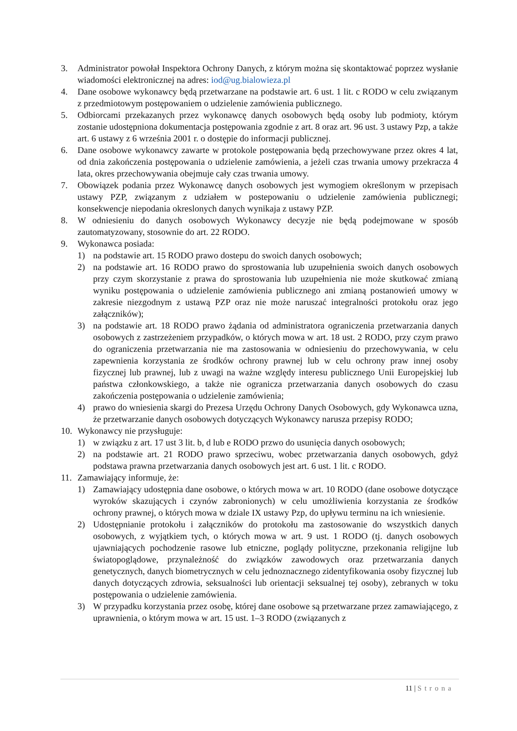3. Administrator powołał Inspektora Ochrony Danych, z którym można się skontaktować poprzez wysłanie wiadomości elektronicznej na adres: iod@ug.bialowieza.pl
4. Dane osobowe wykonawcy będą przetwarzane na podstawie art. 6 ust. 1 lit. c RODO w celu związanym z przedmiotowym postępowaniem o udzielenie zamówienia publicznego.
5. Odbiorcami przekazanych przez wykonawcę danych osobowych będą osoby lub podmioty, którym zostanie udostępniona dokumentacja postępowania zgodnie z art. 8 oraz art. 96 ust. 3 ustawy Pzp, a także art. 6 ustawy z 6 września 2001 r. o dostępie do informacji publicznej.
6. Dane osobowe wykonawcy zawarte w protokole postępowania będą przechowywane przez okres 4 lat, od dnia zakończenia postępowania o udzielenie zamówienia, a jeżeli czas trwania umowy przekracza 4 lata, okres przechowywania obejmuje cały czas trwania umowy.
7. Obowiązek podania przez Wykonawcę danych osobowych jest wymogiem określonym w przepisach ustawy PZP, związanym z udziałem w postepowaniu o udzielenie zamówienia publicznegi; konsekwencje niepodania okreslonych danych wynikaja z ustawy PZP.
8. W odniesieniu do danych osobowych Wykonawcy decyzje nie będą podejmowane w sposób zautomatyzowany, stosownie do art. 22 RODO.
9. Wykonawca posiada:
1) na podstawie art. 15 RODO prawo dostepu do swoich danych osobowych;
2) na podstawie art. 16 RODO prawo do sprostowania lub uzupełnienia swoich danych osobowych przy czym skorzystanie z prawa do sprostowania lub uzupełnienia nie może skutkować zmianą wyniku postępowania o udzielenie zamówienia publicznego ani zmianą postanowień umowy w zakresie niezgodnym z ustawą PZP oraz nie może naruszać integralności protokołu oraz jego załączników);
3) na podstawie art. 18 RODO prawo żądania od administratora ograniczenia przetwarzania danych osobowych z zastrzeżeniem przypadków, o których mowa w art. 18 ust. 2 RODO, przy czym prawo do ograniczenia przetwarzania nie ma zastosowania w odniesieniu do przechowywania, w celu zapewnienia korzystania ze środków ochrony prawnej lub w celu ochrony praw innej osoby fizycznej lub prawnej, lub z uwagi na ważne względy interesu publicznego Unii Europejskiej lub państwa członkowskiego, a także nie ogranicza przetwarzania danych osobowych do czasu zakończenia postępowania o udzielenie zamówienia;
4) prawo do wniesienia skargi do Prezesa Urzędu Ochrony Danych Osobowych, gdy Wykonawca uzna, że przetwarzanie danych osobowych dotyczących Wykonawcy narusza przepisy RODO;
10. Wykonawcy nie przysługuje:
1) w związku z art. 17 ust 3 lit. b, d lub e RODO przwo do usunięcia danych osobowych;
2) na podstawie art. 21 RODO prawo sprzeciwu, wobec przetwarzania danych osobowych, gdyż podstawa prawna przetwarzania danych osobowych jest art. 6 ust. 1 lit. c RODO.
11. Zamawiający informuje, że:
1) Zamawiający udostępnia dane osobowe, o których mowa w art. 10 RODO (dane osobowe dotyczące wyroków skazujących i czynów zabronionych) w celu umożliwienia korzystania ze środków ochrony prawnej, o których mowa w dziale IX ustawy Pzp, do upływu terminu na ich wniesienie.
2) Udostępnianie protokołu i załączników do protokołu ma zastosowanie do wszystkich danych osobowych, z wyjątkiem tych, o których mowa w art. 9 ust. 1 RODO (tj. danych osobowych ujawniających pochodzenie rasowe lub etniczne, poglądy polityczne, przekonania religijne lub światopoglądowe, przynależność do związków zawodowych oraz przetwarzania danych genetycznych, danych biometrycznych w celu jednoznacznego zidentyfikowania osoby fizycznej lub danych dotyczących zdrowia, seksualności lub orientacji seksualnej tej osoby), zebranych w toku postępowania o udzielenie zamówienia.
3) W przypadku korzystania przez osobę, której dane osobowe są przetwarzane przez zamawiającego, z uprawnienia, o którym mowa w art. 15 ust. 1–3 RODO (związanych z
11 | Strona